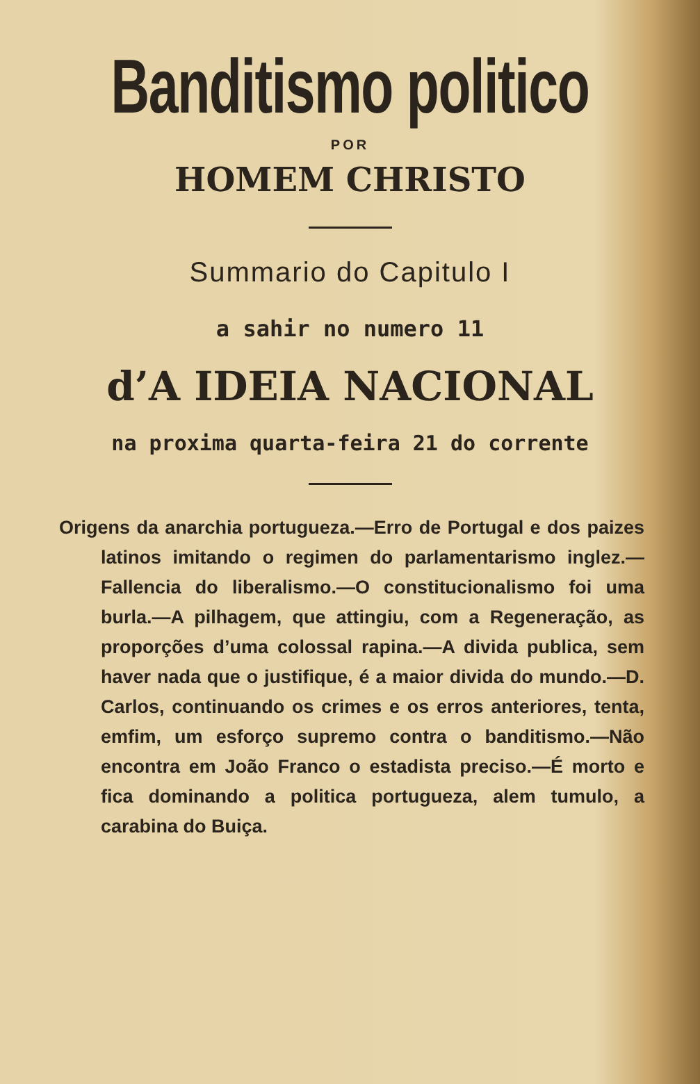Banditismo politico
POR
HOMEM CHRISTO
Summario do Capitulo I
a sahir no numero 11
d’A IDEIA NACIONAL
na proxima quarta-feira 21 do corrente
Origens da anarchia portugueza.—Erro de Portugal e dos paizes latinos imitando o regimen do parlamentarismo inglez.—Fallencia do liberalismo.—O constitucionalismo foi uma burla.—A pilhagem, que attingiu, com a Regeneração, as proporções d’uma colossal rapina.—A divida publica, sem haver nada que o justifique, é a maior divida do mundo.—D. Carlos, continuando os crimes e os erros anteriores, tenta, emfim, um esforço supremo contra o banditismo.—Não encontra em João Franco o estadista preciso.—É morto e fica dominando a politica portugueza, alem tumulo, a carabina do Buiça.